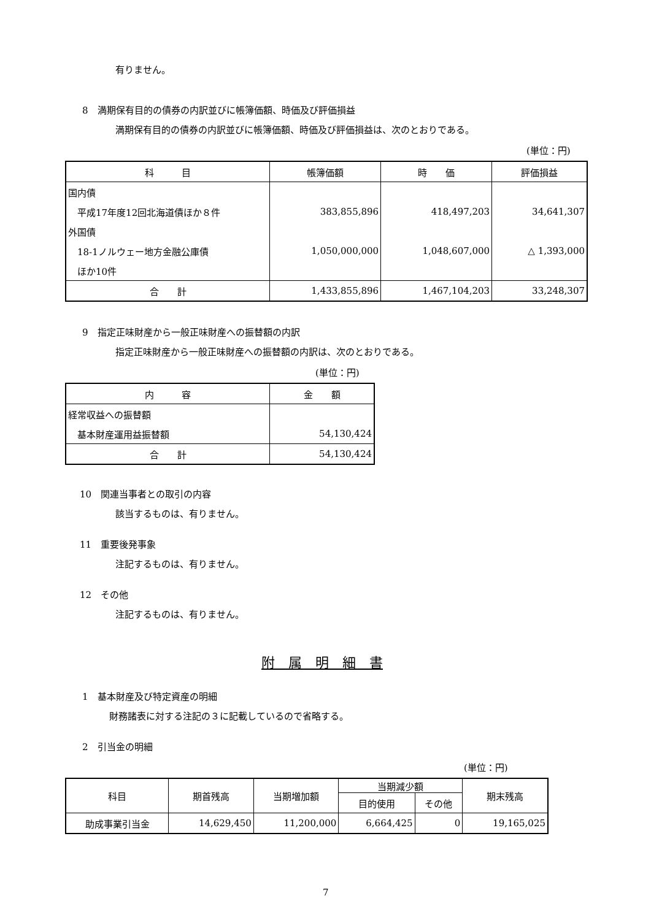有りません。
8　満期保有目的の債券の内訳並びに帳簿価額、時価及び評価損益
満期保有目的の債券の内訳並びに帳簿価額、時価及び評価損益は、次のとおりである。
(単位：円)
| 科 目 | 帳簿価額 | 時 価 | 評価損益 |
| --- | --- | --- | --- |
| 国内債 | | | |
| 平成17年度12回北海道債ほか８件 | 383,855,896 | 418,497,203 | 34,641,307 |
| 外国債 | | | |
| 18-1ノルウェー地方金融公庫債 | 1,050,000,000 | 1,048,607,000 | △ 1,393,000 |
| ほか10件 | | | |
| 合 計 | 1,433,855,896 | 1,467,104,203 | 33,248,307 |
9　指定正味財産から一般正味財産への振替額の内訳
指定正味財産から一般正味財産への振替額の内訳は、次のとおりである。
(単位：円)
| 内 容 | 金 額 |
| --- | --- |
| 経常収益への振替額 | |
| 基本財産運用益振替額 | 54,130,424 |
| 合 計 | 54,130,424 |
10　関連当事者との取引の内容
該当するものは、有りません。
11　重要後発事象
注記するものは、有りません。
12　その他
注記するものは、有りません。
附　属　明　細　書
1　基本財産及び特定資産の明細
財務諸表に対する注記の３に記載しているので省略する。
2　引当金の明細
(単位：円)
| 科目 | 期首残高 | 当期増加額 | 当期減少額 | | 期末残高 |
| --- | --- | --- | --- | --- | --- |
| | | | 目的使用 | その他 | |
| 助成事業引当金 | 14,629,450 | 11,200,000 | 6,664,425 | 0 | 19,165,025 |
7